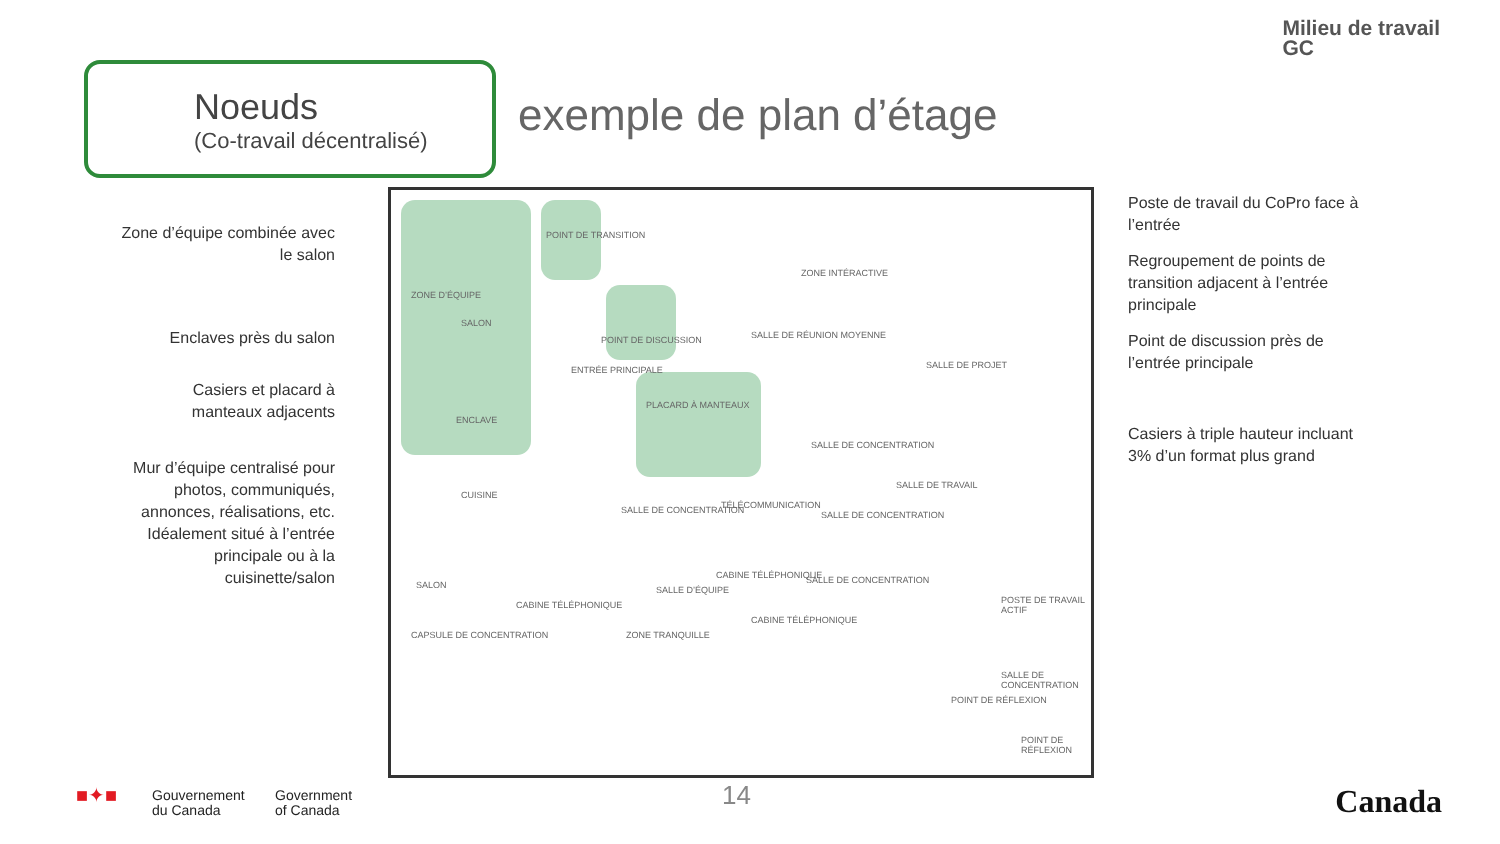Milieu de travail
GC
Noeuds
(Co-travail décentralisé)
exemple de plan d’étage
Zone d’équipe combinée avec le salon
Enclaves près du salon
Casiers et placard à manteaux adjacents
Mur d’équipe centralisé pour photos, communiqués, annonces, réalisations, etc. Idéalement situé à l’entrée principale ou à la cuisinette/salon
ZONE D’ÉQUIPE
SALON
POINT DE TRANSITION
ZONE INTÉRACTIVE
POINT DE DISCUSSION SALLE DE RÉUNION MOYENNE
ENTRÉE PRINCIPALE
PLACARD À MANTEAUX
ENCLAVE
CUISINE
SALLE DE CONCENTRATION
SALLE DE PROJET
SALLE DE TRAVAIL
SALLE DE CONCENTRATION TÉLÉCOMMUNICATION
SALLE DE CONCENTRATION
SALON
CABINE TÉLÉPHONIQUE
SALLE D’ÉQUIPE
CABINE TÉLÉPHONIQUE SALLE DE CONCENTRATION
POSTE DE TRAVAIL ACTIF
CAPSULE DE CONCENTRATION ZONE TRANQUILLE
CABINE TÉLÉPHONIQUE
SALLE DE CONCENTRATION
POINT DE RÉFLEXION
POINT DE RÉFLEXION
Poste de travail du CoPro face à l’entrée
Regroupement de points de transition adjacent à l’entrée principale
Point de discussion près de l’entrée principale
Casiers à triple hauteur incluant 3% d’un format plus grand
■✦■
Gouvernement
du Canada
Government
of Canada
14 Canada